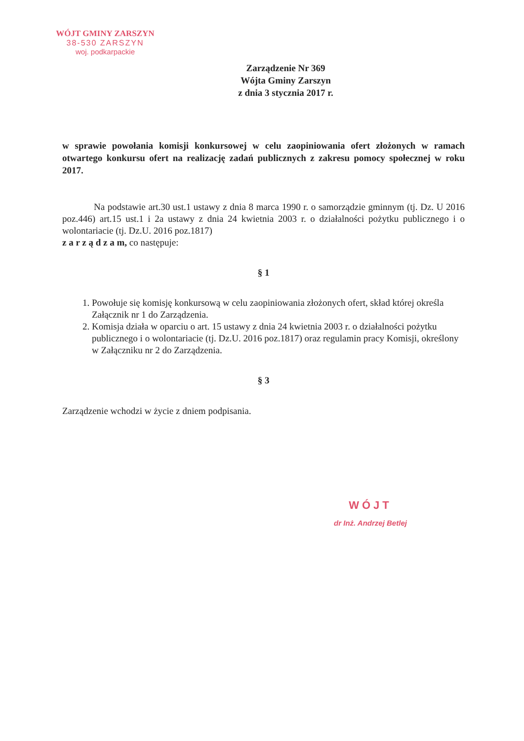WÓJT GMINY ZARSZYN
38-530 ZARSZYN
woj. podkarpackie
Zarządzenie Nr 369
Wójta Gminy Zarszyn
z dnia 3 stycznia 2017 r.
w sprawie powołania komisji konkursowej w celu zaopiniowania ofert złożonych w ramach otwartego konkursu ofert na realizację zadań publicznych z zakresu pomocy społecznej w roku 2017.
Na podstawie art.30 ust.1 ustawy z dnia 8 marca 1990 r. o samorządzie gminnym (tj. Dz. U 2016 poz.446) art.15 ust.1 i 2a ustawy z dnia 24 kwietnia 2003 r. o działalności pożytku publicznego i o wolontariacie (tj. Dz.U. 2016 poz.1817)
z a r z ą d z a m, co następuje:
§ 1
1. Powołuje się komisję konkursową w celu zaopiniowania złożonych ofert, skład której określa Załącznik nr 1 do Zarządzenia.
2. Komisja działa w oparciu o art. 15 ustawy z dnia 24 kwietnia 2003 r. o działalności pożytku publicznego i o wolontariacie (tj. Dz.U. 2016 poz.1817) oraz regulamin pracy Komisji, określony w Załączniku nr 2 do Zarządzenia.
§ 3
Zarządzenie wchodzi w życie z dniem podpisania.
WÓJT
dr Inż. Andrzej Betlej